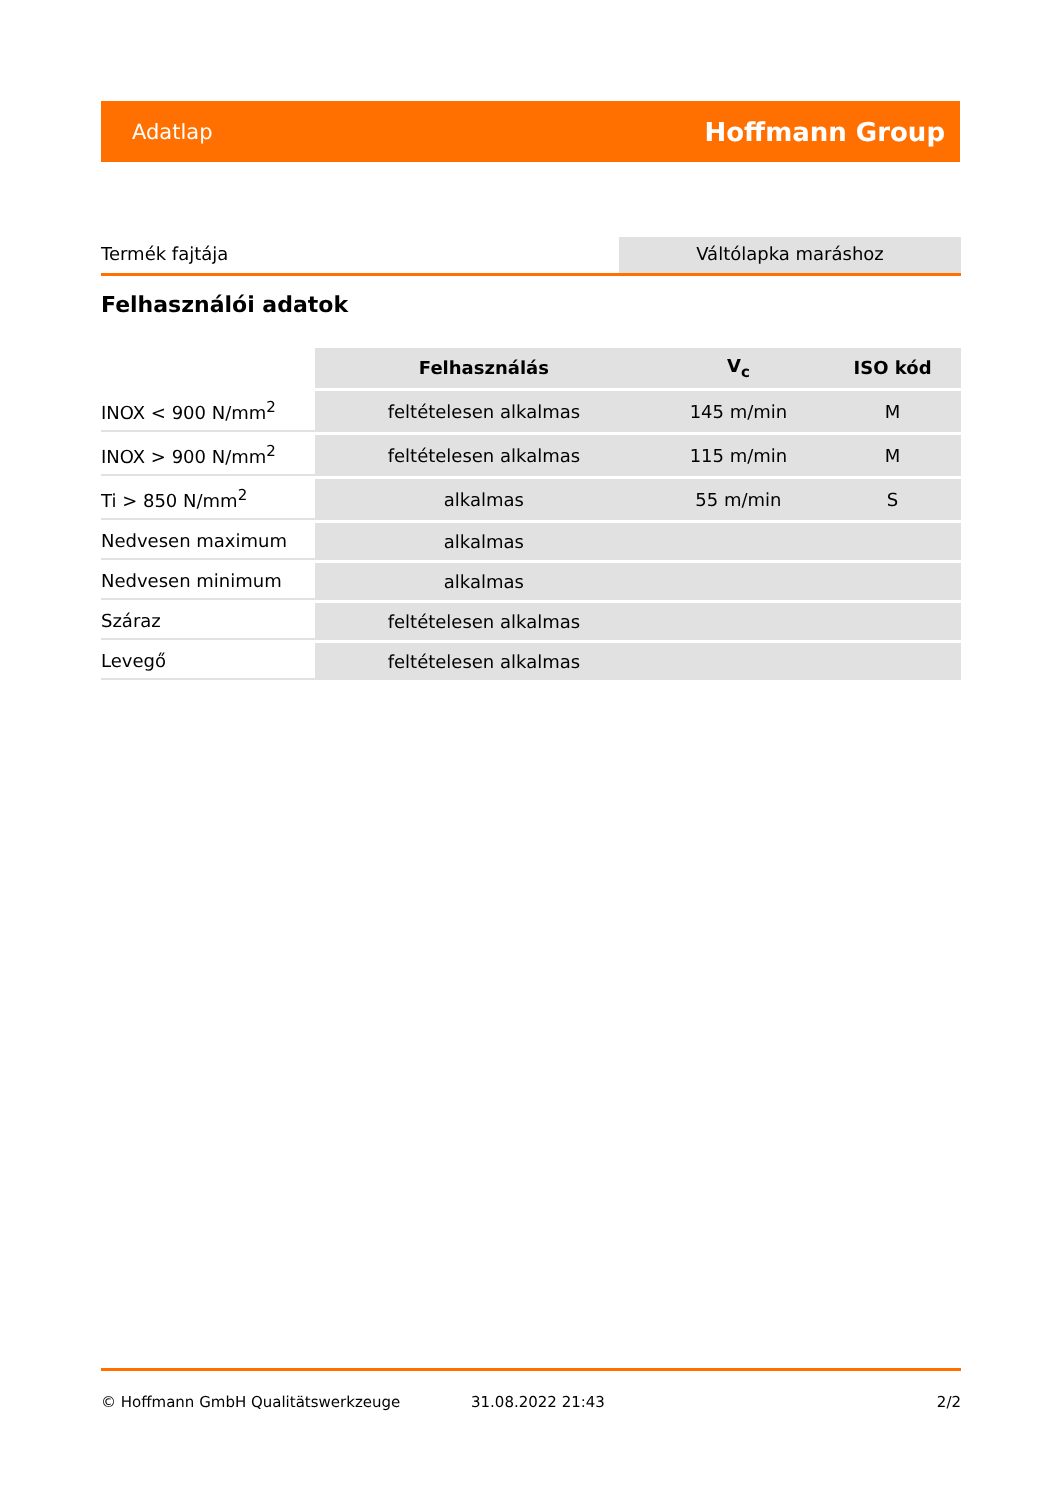Adatlap Hoffmann Group
Termék fajtája Váltólapka maráshoz
Felhasználói adatok
| | Felhasználás | V<sub>c</sub> | ISO kód |
| --- | --- | --- | --- |
| INOX < 900 N/mm<sup>2</sup> | feltételesen alkalmas | 145 m/min | M |
| INOX > 900 N/mm<sup>2</sup> | feltételesen alkalmas | 115 m/min | M |
| Ti > 850 N/mm<sup>2</sup> | alkalmas | 55 m/min | S |
| Nedvesen maximum | alkalmas | | |
| Nedvesen minimum | alkalmas | | |
| Száraz | feltételesen alkalmas | | |
| Levegő | feltételesen alkalmas | | |
© Hoffmann GmbH Qualitätswerkzeuge 31.08.2022 21:43 2/2